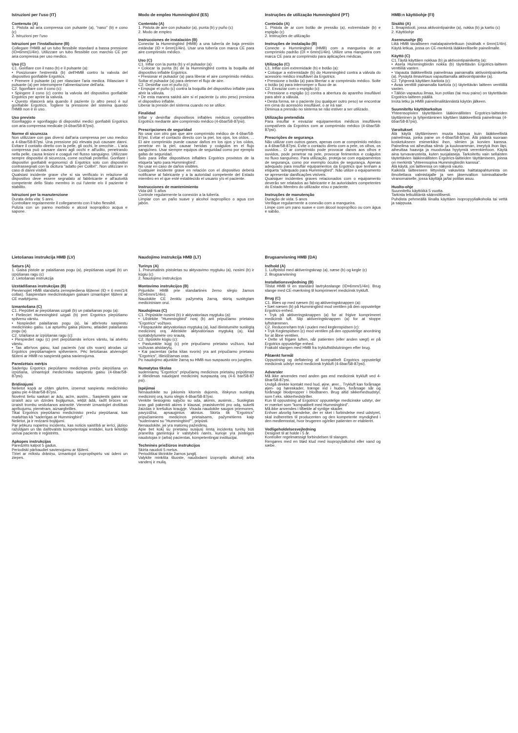Istruzioni per l'uso (IT)
Contenuto (A)
1. Pistola ad aria compressa con pulsante (a), "naso" (b) e cono (c)
2. Istruzioni per l'uso
Istruzioni per l'installazione (B)
Collegare l'HMB ad un tubo flessibile standard a bassa pressione (ID=6mm|1/4in). Utilizzare un tubo flessibile con marchio CE per aria compressa per uso medico.
Uso (C)
C1. Gonfiare con il naso (b) e il pulsante (a):
• Posizionare l'estremità (b) dell'HMB contro la valvola del dispositivo gonfiabile Ergotrics.
• Premere il pulsante (a) per rilasciare l'aria medica. Rilasciare il pulsante (a) per interrompere l'alimentazione dell'aria.
C2. Sgonfiare con il cono (c):
• Spingere il cono (c) contro la valvola del dispositivo gonfiabile Ergotrics per aprire la valvola.
• Questo rilascerà aria quando il paziente (o altro peso) è sul gonfiabile Ergotrics. Togliere la pressione del sistema quando l'HMB non è in uso.
Uso previsto
IGonfiaggio e sgonfiaggio di dispositivi medici gonfiabili Ergotrics con aria compressa medicale (4-6bar/58-87psi).
Norme di sicurezza
Non utilizzare con gas diversi dall'aria compressa per uso medico a 4-6bar/58-87psi. Una pressione più elevata può causare danni. Evitare il contatto diretto con la pelle, gli occhi, le orecchie... L'aria compressa può causare danni agli occhi e all'udito, penetrando nella pelle, causa lesioni e coaguli nel flusso sanguigno. Utilizzare sempre dispositivi di sicurezza, come occhiali protettivi. Gonfiare i dispositivi gonfiabili ergonomici di Ergotrics solo con dispositivi contrassegnati con la dicitura "adatto per Colibrì". Non utilizzare in caso di danni visibili.
Qualsiasi incidente grave che si sia verificato in relazione al dispositivo deve essere segnalato al fabbricante e all'autorità competente dello Stato membro in cui l'utente e/o il paziente è stabilito.
Istruzioni per la manutenzione
Durata della vita: 5 anni.
Controllare regolarmente il collegamento con il tubo flessibil.
Pulizia con un panno morbido e alcool isopropilico acqua e sapone.
Modo de empleo Hummingbird (ES)
Contenido (A)
1. Pistola de aire con pulsador (a), punta (b) y puño (c)
2. Modo de empleo
Instrucciones de instalación (B)
Conectar la Hummingbird (HMB) a una tubería de baja presión estándar (ID = 6mm|1/4in). Usar una tubería con marca CE para aire comprimido médico.
Uso (C)
C1. Inflar con la punta (b) y el pulsador (a):
• Colocar la punta (b) de la Hummingbird contra la boquilla del dispositivo inflable Ergotrics.
• Presionar el pulsador (a) para liberar el aire comprimido médico. Soltar el pulsador (a) para detener el flujo de aire.
C2. Desinflar con el puño (c):
• Empujar el puño (c) contra la boquilla del dispositivo inflable para abrir la válvula.
• De esta manera saldrá aire si el paciente (u otro peso) presiona el dispositivo inflable.
Liberar la presión del sistema cuando no se utilice.
Finalidad
Inflar y desinflar dispositivos inflables médicos compatibles Ergotrics mediante aire comprimido médico (4-6bar/58-87psi).
Prescripciones de seguridad
No usar con otro gas que aire comprimido médico de 4-6bar/58-87psi. Evitar el contacto directo con la piel, los ojos, los oídos, ... El aire comprimido puede causar daños en los ojos y los oídos, penetrar en la piel, causar heridas y coágulos en el flujo sanguíneo. Usar siempre equipos de seguridad como por ejemplo gafas de seguridad.
Solo para inflar dispositivos inflables Ergotrics provistos de la etiqueta 'apto para Hummingbird'.
No usar en caso de daños visibles.
Cualquier incidente grave en relación con el dispositivo deberá notificarse al fabricante y a la autoridad competente del Estado miembro en el que esté establecido el usuario y/o el paciente.
Instrucciones de mantenimiento
Vida útil: 5 años
Controle regularmente la conexión a la tubería.
Limpiar con un paño suave y alcohol isopropílico o agua con jabón.
Instruções de utilização Hummingbird (PT)
Conteúdo (A)
1. Pistola de ar com botão de pressão (a), extremidade (b) e espigão (c)
2. Instruções de utilização
Instruções de instalação (B)
Conecte o Hummingbird (HMB) com a mangueira de ar comprimido padrão (DI = 6mm|1/4in). Utilize uma mangueira com marca CE para ar comprimido para aplicações médicas.
Utilização (C)
C1. Inflar com extremidade (b) e botão (a):
• Coloque a extremidade (b) do Hummingbird contra a válvula do acessório médico insuflável da Ergotrics.
• Pressione o botão (a) para libertar o ar comprimido médico. Solte o botão (a) para interromper o fluxo de ar.
C2. Esvaziar com o espigão (c):
• Pressione o espigão (c) contra a abertura do aparelho insuflável para abrir a válvula.
• Desta forma, se o paciente (ou qualquer outro peso) se encontrar em cima do acessório insuflável, o ar irá sair.
Diminua a pressão no sistema se não estiver a ser utilizado.
Utilização pretendida
Para insuflar e esvaziar equipamentos médicos insufláveis compatíveis da Ergotrics com ar comprimido médico (4-6bar/58-87psi).
Prescrições de segurança
Não utilizar com outros gases, apenas com ar comprimido médico a 4-6bar/58-87psi. Evite o contacto direto com a pele, os olhos, os ouvidos... O ar comprimido pode provocar danos aos olhos e ouvidos, pode penetrar na pele, provocar ferimentos e coágulos no fluxo sanguíneo. Para utilização, proteja-se com equipamentos de segurança, como por exemplo óculos de segurança. Apenas adequado para insuflar equipamentos da Ergotrics que tenham a etiqueta "adequado para Hummingbird". Não utilize o equipamento se apresentar danificações visíveis.
Quaisquer incidentes graves relacionados com o equipamento deverão ser relatados ao fabricante e às autoridades competentes do Estado Membro do utilizador e/ou o paciente.
Instruções de manutenção
Duração de vida: 5 anos
Verifique regularmente a conexão com a mangueira.
Limpe com um pano suave e com álcool isopropílico ou com água e sabão.
HMB:n käyttöohje (FI)
Sisältö (A)
1. Ilmapistooli, jossa aktivointipainike (a), nokka (b) ja kartio (c)
2. Käyttöohje
Asennusohje (B)
Liitä HMB tavalliseen matalapaineletkuun (sisähalk = 6mm|1/4in). Käytä letkua, jossa on CE-merkintä lääkkeelliselle paineilmalle.
Käyttö (C)
C1.Täytä käyttäen nokkaa (b) ja aktivointipainiketta (a):
• Aseta Hummingbirdin nokka (b) täytettävän Ergotrics-laitteen venttiiliä vasten.
• Vapauta lääkkeellistä paineilmaa painamalla aktivointipainiketta (a). Pysäytä ilmavirtaus vapauttamalla aktivointipainike (a).
C2. Tyhjennä käyttäen kartiota (c):
• Avaa venttiili painamalla kartiota (c) täytettävän laitteen venttiiliä vasten.
• Tällöin vapautuu ilmaa, kun potilas (tai muu paino) on täytettävän Ergotrics-laitteen päällä.
Irrota letku ja HMB paineilmaliitännästä käytön jälkeen.
Suunniteltu käyttötarkoitus
Yhteensopivien täytettävien lääkinnällisten Ergotrics-laitteiden täyttäminen ja tyhjentäminen käyttäen lääkkeellistä paineilmaa (4-6bar/58-87psi).
Varoitukset
Älä käytä täyttämiseen muuta kaasua kuin lääkkeellistä paineilmaa, jonka paine on 4-6bar/58-87psi. Älä päästä suoraan kosketukseen esimerkiksi ihon, silmien ja korvien kanssa. Paineilma voi aiheuttaa silmä- ja kuulovamman, imeytyä ihon läpi, aiheuttaa haavoja ja muodostaa hyytymiä verenkiertoon. Käytä aina turvavarusteita, kuten suojalaseja. Tarkoitettu vain sellaisten täytettävien lääkinnällisten Ergotrics-laitteiden täyttämiseen, joissa on merkintä "yhteensopiva Hummingbirdin kanssa".
Älä käytä, jos laitteessa on näkyvä vaurio.
Kaikista laitteeseen liittyvistä vakavista haittatapahtumista on ilmoitettava valmistajalle ja sen jäsenvaltion toimivaltaiselle viranomaiselle, jossa käyttäjä ja/tai potilas asuu.
Huolto-ohje
Suunniteltu käyttöikä 5 vuotta.
Tarkista letkuliitäntä säännöllisesti.
Puhdista pehmeällä liinalla käyttäen isopropyylialkoholia tai vettä ja saippuaa.
Lietošanas instrukcija HMB (LV)
Saturs (A)
1. Gaisa pistole ar palaišanas pogu (a), piepūšanas uzgali (b) un izpūšanas ragu (c)
2. Lietošanas instrukcija
Uzstādīšanas instrukcijas (B)
Pievienojiet HMB standarta zemspiediena šļūtenei (ID = 6 mm/1/4 collas). Saspiestam medicīniskajam gaisam izmantojiet šļūteni ar CE marķējumu.
Izmantošana (C)
C1. Piepūtiet ar piepūšanas uzgali (b) un palaišanas pogu (a):
• Pielieciet Hummingbird uzgali (b) pret Ergotrics piepūšamo spilvenu vārstu.
• Nospiediet palaišanas pogu (a), lai atbrīvotu saspiestu medicīnisko gaisu. Lai apturētu gaisa plūsmu, atlaidiet palaišanas pogu (a).
C2. Izlaišana ar izpūšanas ragu (c):
• Piespiediet ragu (c) pret piepūšamās ierīces vārstu, lai atvērtu vārstu.
• Tas atbrīvos gaisu, kad pacients (vai cits svars) atrodas uz Ergotrics piepūšamajiem spilveniem. Pēc lietošanas atvienojiet šļūteni ar HMB no saspiestā gaisa savienojuma.
Paredzētais mērķis
Saderīgu Ergotrics piepūšamo medicīnas preču piepūšana un izpūšana, izmantojot medicīnisku saspiestu gaisu (4-6bar/58-87psi).
Brīdinājumi
Nelietot kopā ar citām gāzēm, izņemot saspiestu medicīnisko gaisu pie 4-6bar/58-87psi.
Novērst tiešu saskari ar ādu, acīm, ausīm... Saspiests gaiss var izraisīt acu un dzirdes bojājumus, iekļūt ādā, radīt brūces un izraisīt trombu veidošanos asinsritē. Vienmēr izmantojiet drošības aprīkojumu, piemēram, aizsargbrilles.
Tikai Ergotrics piepūšamo medicīnisko preču piepūšanai, kas marķētas kā "saderīgas ar Hummingbird".
Nelietot, ja ir redzami bojājumi.
Par jebkuru nopietnu incidentu, kas noticis saistībā ar ierīci, jāziņo ražotājam un tās dalībvalsts kompetentajai iestādei, kurā lietotājs un/vai pacients ir reģistrēts.
Apkopes instrukcijas
Paredzēts kalpot 5 gadus.
Periodiski pārbaudiet savienojumu ar šļūteni.
Tīriet ar mīkstu drāniņu, izmantojot izopropilspirtu vai ūdeni un ziepes.
Naudojimo instrukcija HMB (LT)
Turinys (A)
1. Pneumatinis pistoletas su aktyvavimo mygtuku (a), nosimi (b) ir kūgiu (c)
2. Naudojimo instrukcijos
Montavimo instrukcijos (B)
Prijunkite HMB prie standartinės žemo slėgio žarnos (ID=6mm/1/4in).
Naudokite CE ženklu pažymėtą žarną, skirtą suslėgtam medicininiam orui.
Naudojimas (C)
C1. Pripūskite nosimi (b) ir aktyvatoriaus mygtuku (a):
• Uždėkite "Hummingbird" nosį (b) ant pripučiamo prietaiso "Ergotrics" vožtuvo.
• Paspauskite aktyvatoriaus mygtuką (a), kad išleistumėte suslėgtą medicininį orą. Atleiskite aktyvatoriaus mygtuką (a), kad sustabdytumėte oro srautą.
C2. Išpūskite kūgiu (c):
• Pastumkite kūgį (c) prie pripučiamo prietaiso vožtuvo, kad vožtuvas atsidarytų.
• Kai pacientas (arba kitas svoris) yra ant pripučiamo prietaiso "Ergotrics", išleidžiamas oras.
Po naudojimo atjunkite žarną su HMB nuo suspausto oro jungties.
Numatytas tikslas
suderinamų "Ergotrics" pripučiamų medicinos prietaisų pripūtimas ir išleidimas naudojant medicininį suspaustą orą (4-6 bar/58-87 psi).
Įspėjimai
Nenaudokite su jokiomis kitomis dujomis, išskyrus suslėgtą medicininį orą, kurio slėgis 4-6bar/58-87psi.
Venkite tiesioginio sąlyčio su oda, akimis, ausimis... Suslėgtas oras gali pakenkti akims ir klausai, prasiskverbti pro odą, sukelti žaizdas ir krešulius kraujyje. Visada naudokite saugos priemones, pavyzdžiui, apsauginius akinius. Skirta tik "Ergotrics" pripučiamiems medicinos prietaisams, pažymėtiems kaip "suderinami su "Hummingbird"", pripūsti.
Nenaudokite, jei yra matomų pažeidimų.
Apie bet kokį su prietaisu susijusį rimtą incidentą turėtų būti pranešta gamintojui ir valstybės narės, kurioje yra įsisteigęs naudotojas ir (arba) pacientas, kompetentingai institucijai.
Techninės priežiūros instrukcijos
Skirta naudoti 5 metus.
Periodiškai tikrinkite žarnos jungtį.
Valykite minkšta šluoste, naudodami izopropilo alkoholį arba vandenį ir muilą.
Brugsanvisning HMB (DA)
Indhold (A)
1. Luftpistol med aktiveringsknap (a), næse (b) og kegle (c)
2. Brugsanvisning
Installationsvejledning (B)
Tilslut HMB til en standard lavtryksslange (ID=6mm/1/4in). Brug slange med CE-mærkning til komprimeret medicinsk trykluft.
Brug (C)
C1. Blæs op med næsen (b) og aktiveringsknappen (a):
• Sæt næsen (b) på Hummingbird mod ventilen på den oppustelige Ergotrics-enhed.
• Tryk på aktiveringsknappen (a) for at frigive komprimeret medicinsk luft. Slip aktiveringsknappen (a) for at stoppe luftstrømmen.
C2. Reducere/tøm tryk i puden med keglenspidsen (c):
• Tryk Keglespidsen (c) mod ventilen på den oppustelige anordning for at åbne ventilen.
• Dette vil frigøre luften, når patienten (eller anden vægt) er på Ergotrics oppustelige enhed.
Frakobl slangen med HMB fra trykluftstilslutningen efter brug.
Påtænkt formål
Oppustning og deflatering af kompatibelt Ergotrics oppusteligt medicinsk udstyr med medicinsk trykluft (4-6bar/58-87psi).
Advarsler
Må ikke anvendes med anden gas end medicinsk trykluft ved 4-6bar/58-87psi.
Undgå direkte kontakt med hud, øjne, ører... Trykluft kan forårsage øjen- og høreskader, trænge ind i huden, forårsage sår og forårsage blodpropper i blodbanen. Brug altid sikkerhedsudstyr, som f.eks. sikkerhedsbriller.
Kun til oppustning af Ergotrics' oppustelige medicinske udstyr, der er mærket som "kompatibelt med Hummingbird".
Må ikke anvendes i tilfælde af synlige skader.
Enhver alvorlig hændelse, der er sket i forbindelse med udstyret, skal indberettes til producenten og den kompetente myndighed i den medlemsstat, hvor brugeren og/eller patienten er etableret.
Vedligeholdelsesvejledning
Designet til at holde i 5 år.
Kontroller regelmæssigt forbindelsen til slangen.
Rengøres med en blød klud med isopropylalkohol eller vand og sæbe.